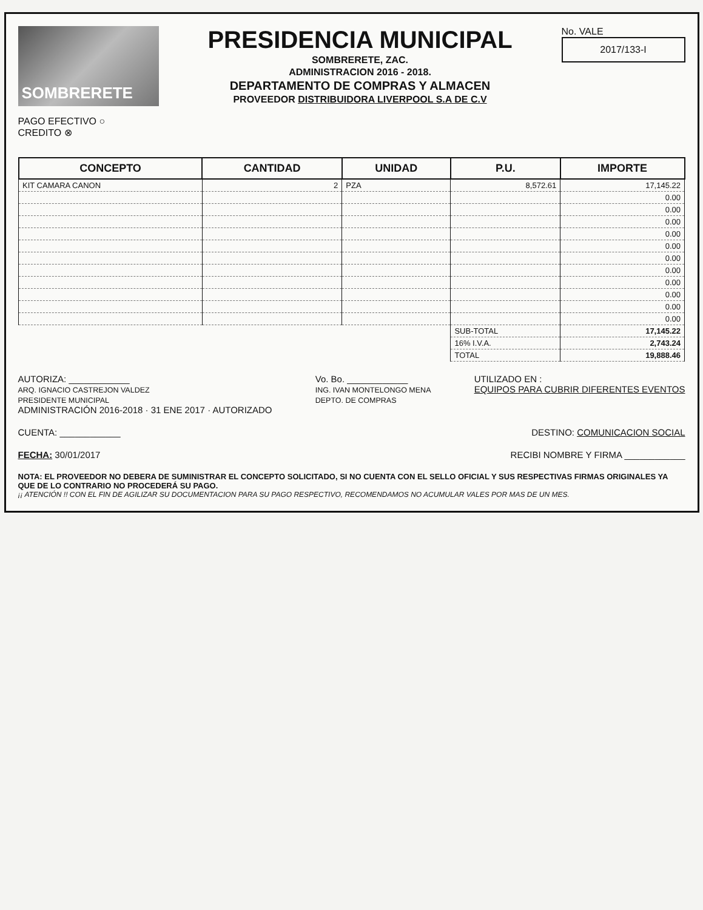SOMBRERETE
PAGO EFECTIVO ○
CREDITO ⊗
PRESIDENCIA MUNICIPAL
SOMBRERETE, ZAC.
ADMINISTRACION 2016 - 2018.
DEPARTAMENTO DE COMPRAS Y ALMACEN
PROVEEDOR DISTRIBUIDORA LIVERPOOL S.A DE C.V
No. VALE
2017/133-I
| CONCEPTO | CANTIDAD | UNIDAD | P.U. | IMPORTE |
| --- | --- | --- | --- | --- |
| KIT CAMARA CANON | 2 | PZA | 8,572.61 | 17,145.22 |
| | | | | 0.00 |
| | | | | 0.00 |
| | | | | 0.00 |
| | | | | 0.00 |
| | | | | 0.00 |
| | | | | 0.00 |
| | | | | 0.00 |
| | | | | 0.00 |
| | | | | 0.00 |
| | | | | 0.00 |
| | | | | 0.00 |
| | | | SUB-TOTAL | 17,145.22 |
| | | | 16% I.V.A. | 2,743.24 |
| | | | TOTAL | 19,888.46 |
AUTORIZA: ____________
ARQ. IGNACIO CASTREJON VALDEZ
PRESIDENTE MUNICIPAL
ADMINISTRACIÓN 2016-2018 · 31 ENE 2017 · AUTORIZADO
Vo. Bo. ____________
ING. IVAN MONTELONGO MENA
DEPTO. DE COMPRAS
UTILIZADO EN :
EQUIPOS PARA CUBRIR DIFERENTES EVENTOS
CUENTA: ____________ DESTINO: COMUNICACION SOCIAL
FECHA: 30/01/2017 RECIBI NOMBRE Y FIRMA ____________
NOTA: EL PROVEEDOR NO DEBERA DE SUMINISTRAR EL CONCEPTO SOLICITADO, SI NO CUENTA CON EL SELLO OFICIAL Y SUS RESPECTIVAS FIRMAS ORIGINALES YA QUE DE LO CONTRARIO NO PROCEDERÁ SU PAGO.
¡¡ ATENCIÓN !! CON EL FIN DE AGILIZAR SU DOCUMENTACION PARA SU PAGO RESPECTIVO, RECOMENDAMOS NO ACUMULAR VALES POR MAS DE UN MES.